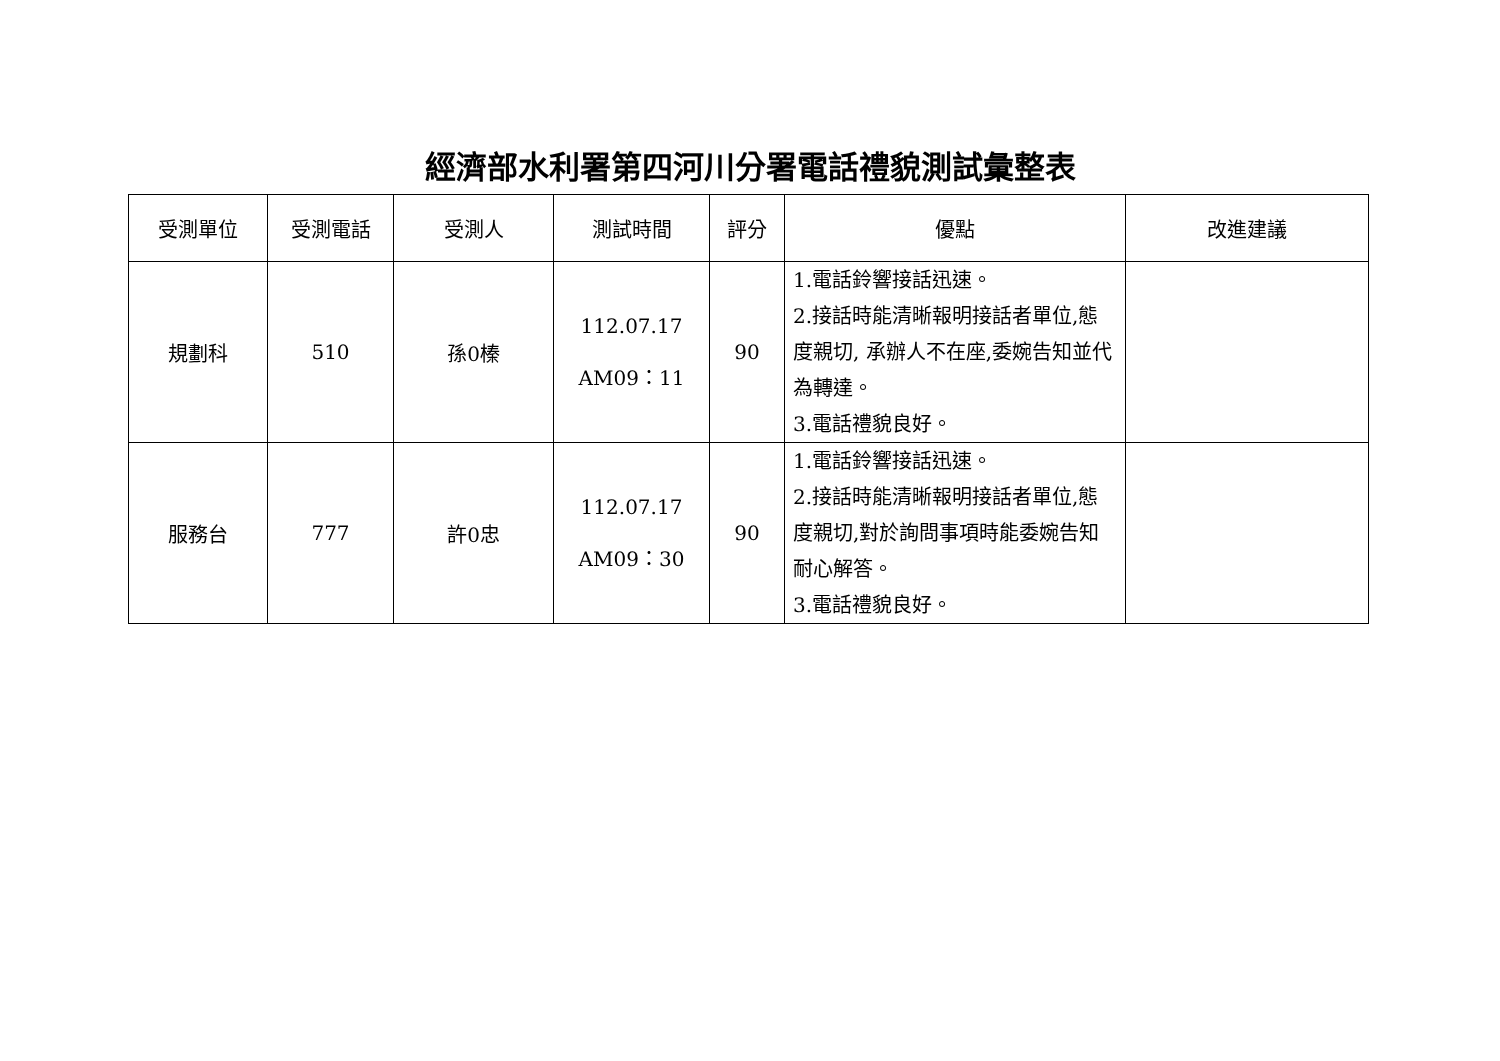經濟部水利署第四河川分署電話禮貌測試彙整表
| 受測單位 | 受測電話 | 受測人 | 測試時間 | 評分 | 優點 | 改進建議 |
| --- | --- | --- | --- | --- | --- | --- |
| 規劃科 | 510 | 孫0榛 | 112.07.17 AM09：11 | 90 | 1.電話鈴響接話迅速。 2.接話時能清晰報明接話者單位,態度親切, 承辦人不在座,委婉告知並代為轉達。 3.電話禮貌良好。 | |
| 服務台 | 777 | 許0忠 | 112.07.17 AM09：30 | 90 | 1.電話鈴響接話迅速。 2.接話時能清晰報明接話者單位,態度親切,對於詢問事項時能委婉告知耐心解答。 3.電話禮貌良好。 | |